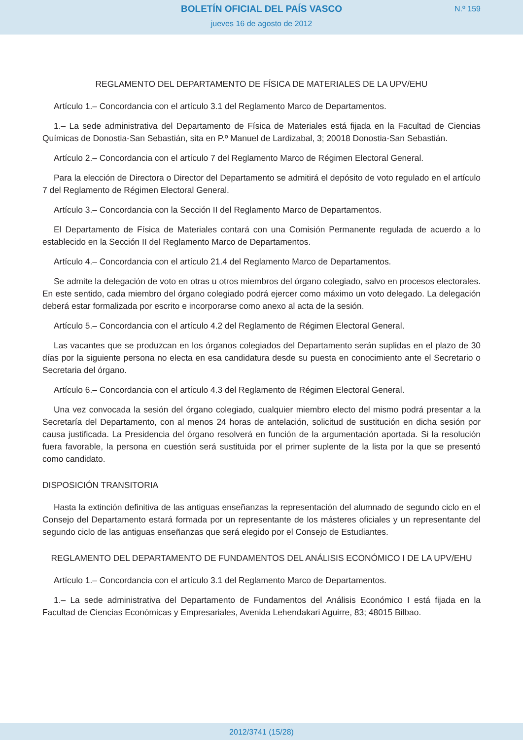BOLETÍN OFICIAL DEL PAÍS VASCO
jueves 16 de agosto de 2012
N.º 159
REGLAMENTO DEL DEPARTAMENTO DE FÍSICA DE MATERIALES DE LA UPV/EHU
Artículo 1.– Concordancia con el artículo 3.1 del Reglamento Marco de Departamentos.
1.– La sede administrativa del Departamento de Física de Materiales está fijada en la Facultad de Ciencias Químicas de Donostia-San Sebastián, sita en P.º Manuel de Lardizabal, 3; 20018 Donostia-San Sebastián.
Artículo 2.– Concordancia con el artículo 7 del Reglamento Marco de Régimen Electoral General.
Para la elección de Directora o Director del Departamento se admitirá el depósito de voto regulado en el artículo 7 del Reglamento de Régimen Electoral General.
Artículo 3.– Concordancia con la Sección II del Reglamento Marco de Departamentos.
El Departamento de Física de Materiales contará con una Comisión Permanente regulada de acuerdo a lo establecido en la Sección II del Reglamento Marco de Departamentos.
Artículo 4.– Concordancia con el artículo 21.4 del Reglamento Marco de Departamentos.
Se admite la delegación de voto en otras u otros miembros del órgano colegiado, salvo en procesos electorales. En este sentido, cada miembro del órgano colegiado podrá ejercer como máximo un voto delegado. La delegación deberá estar formalizada por escrito e incorporarse como anexo al acta de la sesión.
Artículo 5.– Concordancia con el artículo 4.2 del Reglamento de Régimen Electoral General.
Las vacantes que se produzcan en los órganos colegiados del Departamento serán suplidas en el plazo de 30 días por la siguiente persona no electa en esa candidatura desde su puesta en conocimiento ante el Secretario o Secretaria del órgano.
Artículo 6.– Concordancia con el artículo 4.3 del Reglamento de Régimen Electoral General.
Una vez convocada la sesión del órgano colegiado, cualquier miembro electo del mismo podrá presentar a la Secretaría del Departamento, con al menos 24 horas de antelación, solicitud de sustitución en dicha sesión por causa justificada. La Presidencia del órgano resolverá en función de la argumentación aportada. Si la resolución fuera favorable, la persona en cuestión será sustituida por el primer suplente de la lista por la que se presentó como candidato.
DISPOSICIÓN TRANSITORIA
Hasta la extinción definitiva de las antiguas enseñanzas la representación del alumnado de segundo ciclo en el Consejo del Departamento estará formada por un representante de los másteres oficiales y un representante del segundo ciclo de las antiguas enseñanzas que será elegido por el Consejo de Estudiantes.
REGLAMENTO DEL DEPARTAMENTO DE FUNDAMENTOS DEL ANÁLISIS ECONÓMICO I DE LA UPV/EHU
Artículo 1.– Concordancia con el artículo 3.1 del Reglamento Marco de Departamentos.
1.– La sede administrativa del Departamento de Fundamentos del Análisis Económico I está fijada en la Facultad de Ciencias Económicas y Empresariales, Avenida Lehendakari Aguirre, 83; 48015 Bilbao.
2012/3741 (15/28)